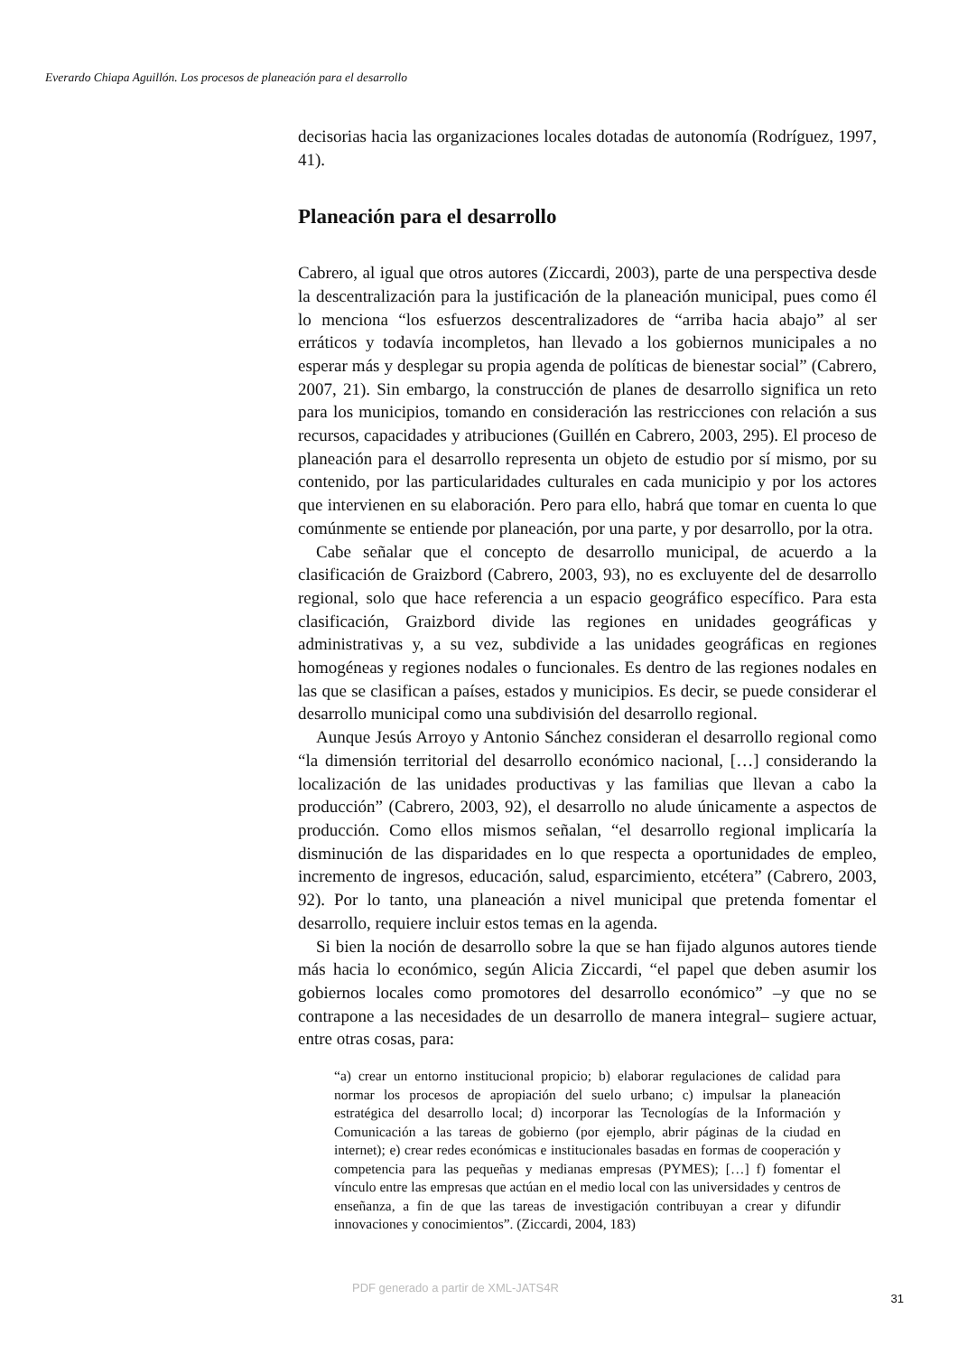Everardo Chiapa Aguillón. Los procesos de planeación para el desarrollo
decisorias hacia las organizaciones locales dotadas de autonomía (Rodríguez, 1997, 41).
Planeación para el desarrollo
Cabrero, al igual que otros autores (Ziccardi, 2003), parte de una perspectiva desde la descentralización para la justificación de la planeación municipal, pues como él lo menciona “los esfuerzos descentralizadores de “arriba hacia abajo” al ser erráticos y todavía incompletos, han llevado a los gobiernos municipales a no esperar más y desplegar su propia agenda de políticas de bienestar social” (Cabrero, 2007, 21). Sin embargo, la construcción de planes de desarrollo significa un reto para los municipios, tomando en consideración las restricciones con relación a sus recursos, capacidades y atribuciones (Guillén en Cabrero, 2003, 295). El proceso de planeación para el desarrollo representa un objeto de estudio por sí mismo, por su contenido, por las particularidades culturales en cada municipio y por los actores que intervienen en su elaboración. Pero para ello, habrá que tomar en cuenta lo que comúnmente se entiende por planeación, por una parte, y por desarrollo, por la otra.
Cabe señalar que el concepto de desarrollo municipal, de acuerdo a la clasificación de Graizbord (Cabrero, 2003, 93), no es excluyente del de desarrollo regional, solo que hace referencia a un espacio geográfico específico. Para esta clasificación, Graizbord divide las regiones en unidades geográficas y administrativas y, a su vez, subdivide a las unidades geográficas en regiones homogéneas y regiones nodales o funcionales. Es dentro de las regiones nodales en las que se clasifican a países, estados y municipios. Es decir, se puede considerar el desarrollo municipal como una subdivisión del desarrollo regional.
Aunque Jesús Arroyo y Antonio Sánchez consideran el desarrollo regional como “la dimensión territorial del desarrollo económico nacional, […] considerando la localización de las unidades productivas y las familias que llevan a cabo la producción” (Cabrero, 2003, 92), el desarrollo no alude únicamente a aspectos de producción. Como ellos mismos señalan, “el desarrollo regional implicaría la disminución de las disparidades en lo que respecta a oportunidades de empleo, incremento de ingresos, educación, salud, esparcimiento, etcétera” (Cabrero, 2003, 92). Por lo tanto, una planeación a nivel municipal que pretenda fomentar el desarrollo, requiere incluir estos temas en la agenda.
Si bien la noción de desarrollo sobre la que se han fijado algunos autores tiende más hacia lo económico, según Alicia Ziccardi, “el papel que deben asumir los gobiernos locales como promotores del desarrollo económico” –y que no se contrapone a las necesidades de un desarrollo de manera integral– sugiere actuar, entre otras cosas, para:
“a) crear un entorno institucional propicio; b) elaborar regulaciones de calidad para normar los procesos de apropiación del suelo urbano; c) impulsar la planeación estratégica del desarrollo local; d) incorporar las Tecnologías de la Información y Comunicación a las tareas de gobierno (por ejemplo, abrir páginas de la ciudad en internet); e) crear redes económicas e institucionales basadas en formas de cooperación y competencia para las pequeñas y medianas empresas (PYMES); […] f) fomentar el vínculo entre las empresas que actúan en el medio local con las universidades y centros de enseñanza, a fin de que las tareas de investigación contribuyan a crear y difundir innovaciones y conocimientos”. (Ziccardi, 2004, 183)
PDF generado a partir de XML-JATS4R 31